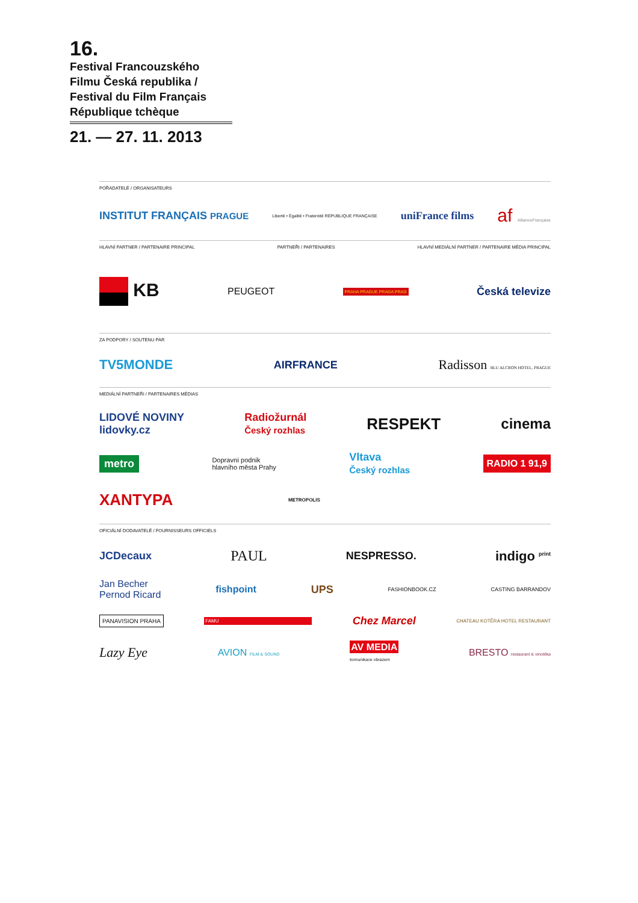16.
Festival Francouzského Filmu Česká republika / Festival du Film Français République tchèque
21. — 27. 11. 2013
POŘADATELÉ / ORGANISATEURS
INSTITUT FRANÇAIS PRAGUE Liberté • Égalité • Fraternité RÉPUBLIQUE FRANÇAISE uniFrance films af AllianceFrançaise
HLAVNÍ PARTNER / PARTENAIRE PRINCIPAL PARTNEŘI / PARTENAIRES HLAVNÍ MEDIÁLNÍ PARTNER / PARTENAIRE MÉDIA PRINCIPAL
KB PEUGEOT PRAHA PRAGUE PRAGA PRAG Česká televize
ZA PODPORY / SOUTENU PAR
TV5MONDE AIRFRANCE Radisson BLU ALCRON HOTEL, PRAGUE
MEDIÁLNÍ PARTNEŘI / PARTENAIRES MÉDIAS
LIDOVÉ NOVINY
lidovky.cz Radiožurnál
Český rozhlas RESPEKT cinema
metro Dopravní podnik
hlavního města Prahy Vltava
Český rozhlas RADIO 1 91,9
XANTYPA METROPOLIS
OFICIÁLNÍ DODAVATELÉ / FOURNISSEURS OFFICIELS
JCDecaux PAUL NESPRESSO. indigo <sup>print</sup>
Jan Becher
Pernod Ricard fishpoint UPS FASHIONBOOK.CZ CASTING BARRANDOV
PANAVISION PRAHA FAMU Chez Marcel CHATEAU KOTĚRA HOTEL RESTAURANT
Lazy Eye AVION FILM & SOUND AV MEDIA
komunikace obrazem BRESTO restaurant & vinotéka